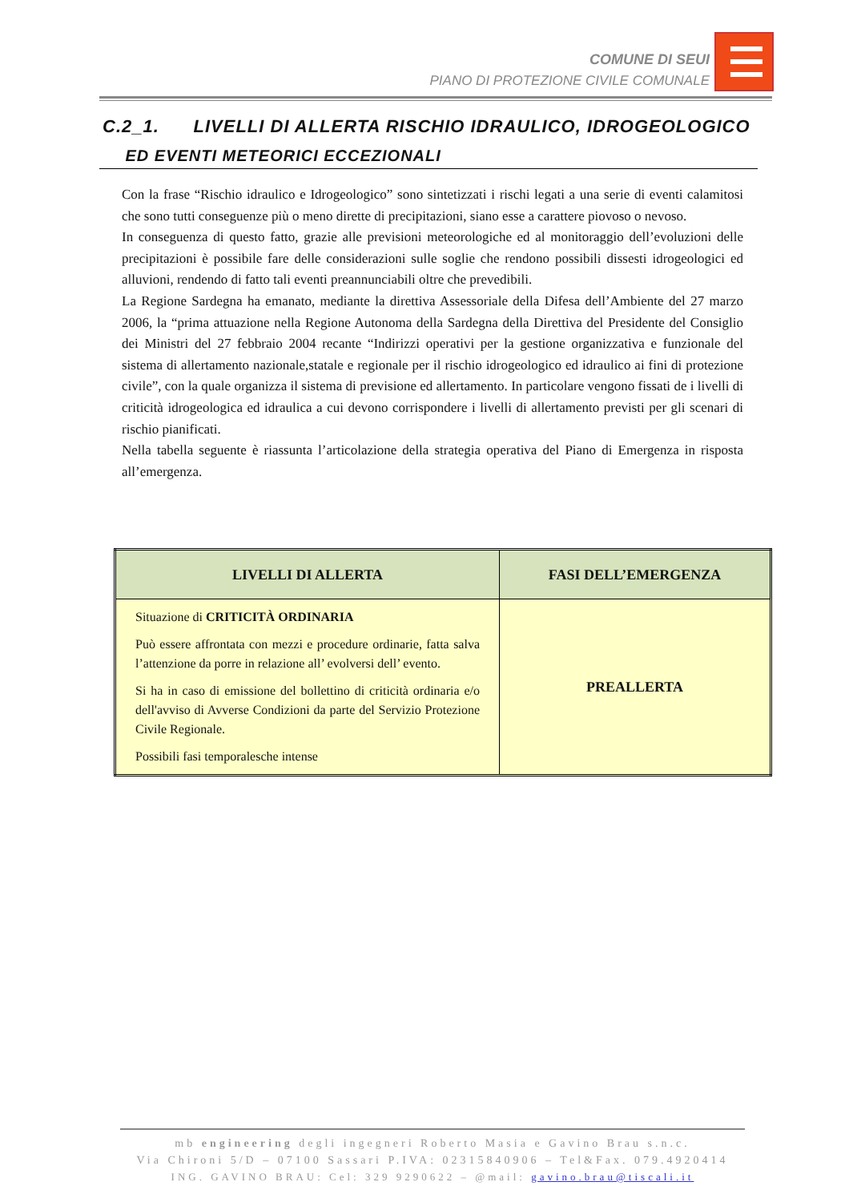COMUNE DI SEUI
PIANO DI PROTEZIONE CIVILE COMUNALE
C.2_1. LIVELLI DI ALLERTA RISCHIO IDRAULICO, IDROGEOLOGICO
ED EVENTI METEORICI ECCEZIONALI
Con la frase “Rischio idraulico e Idrogeologico” sono sintetizzati i rischi legati a una serie di eventi calamitosi che sono tutti conseguenze più o meno dirette di precipitazioni, siano esse a carattere piovoso o nevoso.
In conseguenza di questo fatto, grazie alle previsioni meteorologiche ed al monitoraggio dell’evoluzioni delle precipitazioni è possibile fare delle considerazioni sulle soglie che rendono possibili dissesti idrogeologici ed alluvioni, rendendo di fatto tali eventi preannunciabili oltre che prevedibili.
La Regione Sardegna ha emanato, mediante la direttiva Assessoriale della Difesa dell’Ambiente del 27 marzo 2006, la “prima attuazione nella Regione Autonoma della Sardegna della Direttiva del Presidente del Consiglio dei Ministri del 27 febbraio 2004 recante “Indirizzi operativi per la gestione organizzativa e funzionale del sistema di allertamento nazionale,statale e regionale per il rischio idrogeologico ed idraulico ai fini di protezione civile”, con la quale organizza il sistema di previsione ed allertamento. In particolare vengono fissati de i livelli di criticità idrogeologica ed idraulica a cui devono corrispondere i livelli di allertamento previsti per gli scenari di rischio pianificati.
Nella tabella seguente è riassunta l’articolazione della strategia operativa del Piano di Emergenza in risposta all’emergenza.
| LIVELLI DI ALLERTA | FASI DELL’EMERGENZA |
| --- | --- |
| Situazione di CRITICITÀ ORDINARIA Può essere affrontata con mezzi e procedure ordinarie, fatta salva l’attenzione da porre in relazione all’ evolversi dell’ evento. Si ha in caso di emissione del bollettino di criticità ordinaria e/o dell'avviso di Avverse Condizioni da parte del Servizio Protezione Civile Regionale. Possibili fasi temporalesche intense | PREALLERTA |
mb engineering degli ingegneri Roberto Masia e Gavino Brau s.n.c.
Via Chironi 5/D – 07100 Sassari P.IVA: 02315840906 – Tel&Fax. 079.4920414
ING. GAVINO BRAU: Cel: 329 9290622 – @mail: gavino.brau@tiscali.it